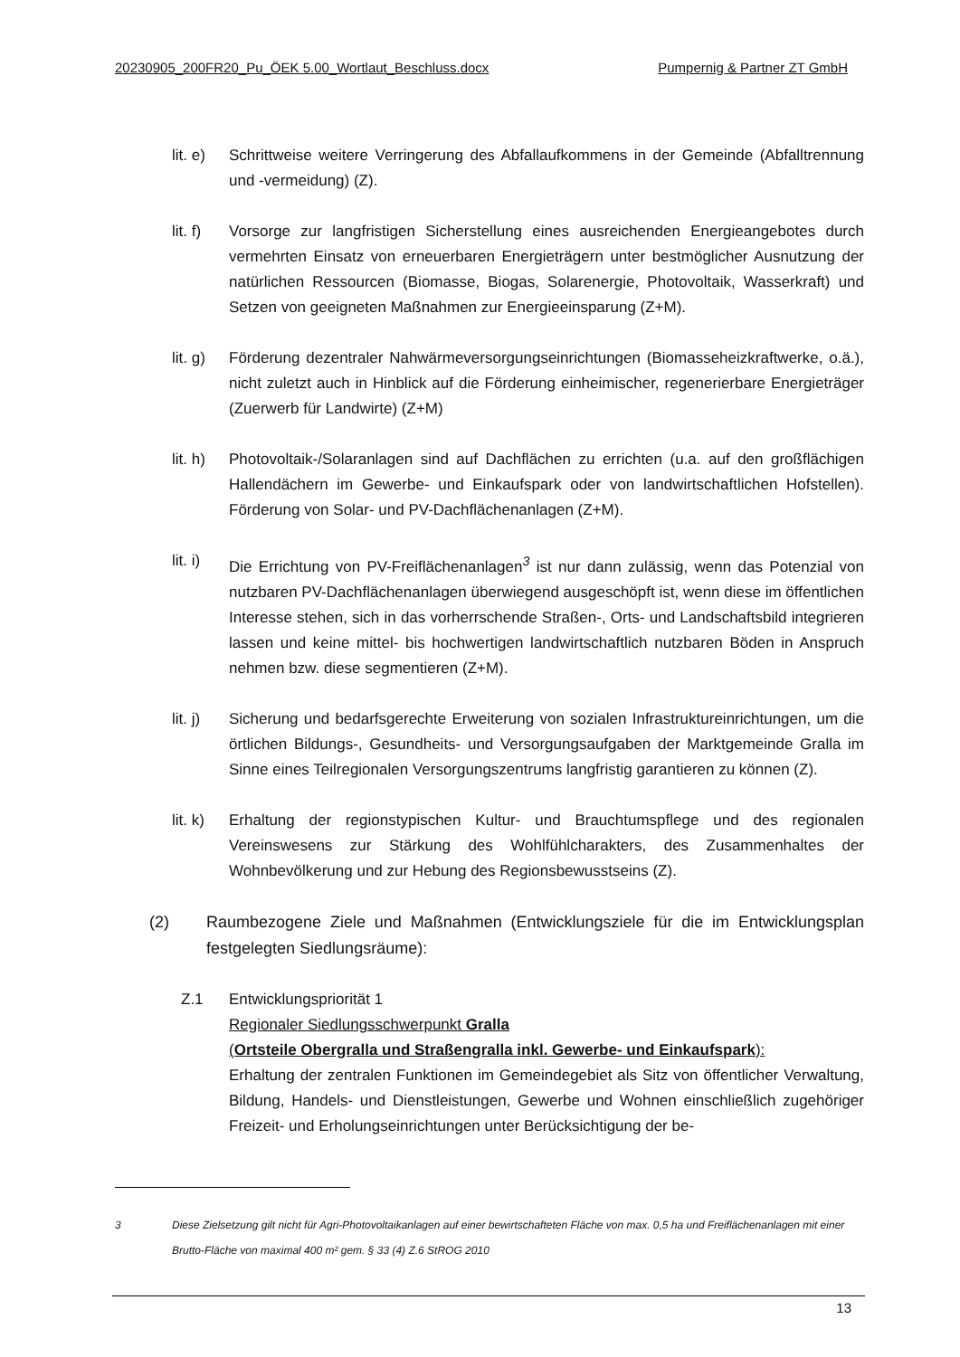20230905_200FR20_Pu_ÖEK 5.00_Wortlaut_Beschluss.docx Pumpernig & Partner ZT GmbH
lit. e)
Schrittweise weitere Verringerung des Abfallaufkommens in der Gemeinde (Abfall­trennung und -vermeidung) (Z).
lit. f)
Vorsorge zur langfristigen Sicherstellung eines ausreichenden Energieangebotes durch vermehrten Einsatz von erneuerbaren Energieträgern unter bestmöglicher Aus­nutzung der natürlichen Ressourcen (Biomasse, Biogas, Solarenergie, Photovoltaik, Wasserkraft) und Setzen von geeigneten Maßnahmen zur Energieeinsparung (Z+M).
lit. g)
Förderung dezentraler Nahwärmeversorgungseinrichtungen (Biomasseheizkraft­werke, o.ä.), nicht zuletzt auch in Hinblick auf die Förderung einheimischer, regene­rierbare Energieträger (Zuerwerb für Landwirte) (Z+M)
lit. h)
Photovoltaik-/Solaranlagen sind auf Dachflächen zu errichten (u.a. auf den großflä­chigen Hallendächern im Gewerbe- und Einkaufspark oder von landwirtschaftlichen Hofstellen). Förderung von Solar- und PV-Dachflächenanlagen (Z+M).
lit. i)
Die Errichtung von PV-Freiflächenanlagen<sup>3</sup> ist nur dann zulässig, wenn das Potenzial von nutzbaren PV-Dachflächenanlagen überwiegend ausgeschöpft ist, wenn diese im öffentlichen Interesse stehen, sich in das vorherrschende Straßen-, Orts- und Land­schaftsbild integrieren lassen und keine mittel- bis hochwertigen landwirtschaftlich nutzbaren Böden in Anspruch nehmen bzw. diese segmentieren (Z+M).
lit. j)
Sicherung und bedarfsgerechte Erweiterung von sozialen Infrastruktureinrichtungen, um die örtlichen Bildungs-, Gesundheits- und Versorgungsaufgaben der Marktge­meinde Gralla im Sinne eines Teilregionalen Versorgungszentrums langfristig garan­tieren zu können (Z).
lit. k)
Erhaltung der regionstypischen Kultur- und Brauchtumspflege und des regionalen Vereinswesens zur Stärkung des Wohlfühlcharakters, des Zusammenhaltes der Wohnbevölkerung und zur Hebung des Regionsbewusstseins (Z).
(2) Raumbezogene Ziele und Maßnahmen (Entwicklungsziele für die im Entwicklungsplan festgelegten Siedlungsräume):
Z.1 Entwicklungspriorität 1
Regionaler Siedlungsschwerpunkt Gralla
(Ortsteile Obergralla und Straßengralla inkl. Gewerbe- und Einkaufspark):
Erhaltung der zentralen Funktionen im Gemeindegebiet als Sitz von öffentlicher Ver­waltung, Bildung, Handels- und Dienstleistungen, Gewerbe und Wohnen einschließ­lich zugehöriger Freizeit- und Erholungseinrichtungen unter Berücksichtigung der be-
3 Diese Zielsetzung gilt nicht für Agri-Photovoltaikanlagen auf einer bewirtschafteten Fläche von max. 0,5 ha und Freiflächenan­lagen mit einer Brutto-Fläche von maximal 400 m² gem. § 33 (4) Z.6 StROG 2010
13